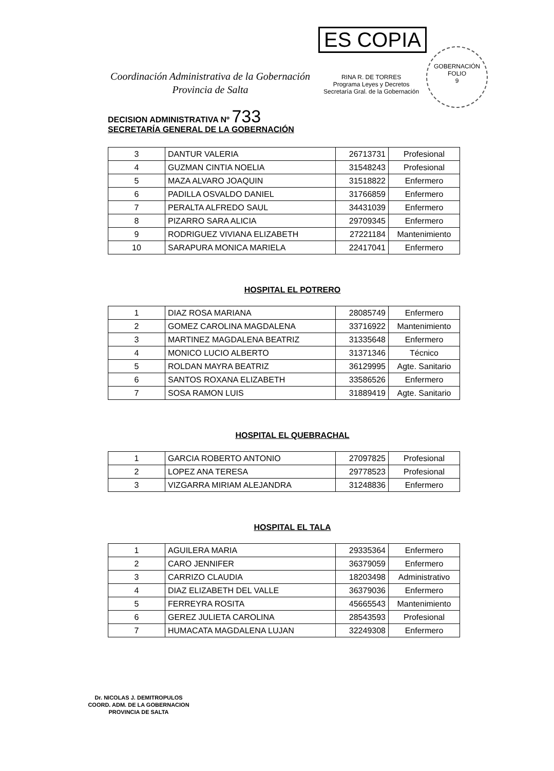ES COPIA
RINA R. DE TORRES
Programa Leyes y Decretos
Secretaría Gral. de la Gobernación
GOBERNACIÓN
FOLIO
9
Coordinación Administrativa de la Gobernación
Provincia de Salta
DECISION ADMINISTRATIVA Nº 733
SECRETARÍA GENERAL DE LA GOBERNACIÓN
| 3 | DANTUR VALERIA | 26713731 | Profesional |
| 4 | GUZMAN CINTIA NOELIA | 31548243 | Profesional |
| 5 | MAZA ALVARO JOAQUIN | 31518822 | Enfermero |
| 6 | PADILLA OSVALDO DANIEL | 31766859 | Enfermero |
| 7 | PERALTA ALFREDO SAUL | 34431039 | Enfermero |
| 8 | PIZARRO SARA ALICIA | 29709345 | Enfermero |
| 9 | RODRIGUEZ VIVIANA ELIZABETH | 27221184 | Mantenimiento |
| 10 | SARAPURA MONICA MARIELA | 22417041 | Enfermero |
HOSPITAL EL POTRERO
| 1 | DIAZ ROSA MARIANA | 28085749 | Enfermero |
| 2 | GOMEZ CAROLINA MAGDALENA | 33716922 | Mantenimiento |
| 3 | MARTINEZ MAGDALENA BEATRIZ | 31335648 | Enfermero |
| 4 | MONICO LUCIO ALBERTO | 31371346 | Técnico |
| 5 | ROLDAN MAYRA BEATRIZ | 36129995 | Agte. Sanitario |
| 6 | SANTOS ROXANA ELIZABETH | 33586526 | Enfermero |
| 7 | SOSA RAMON LUIS | 31889419 | Agte. Sanitario |
HOSPITAL EL QUEBRACHAL
| 1 | GARCIA ROBERTO ANTONIO | 27097825 | Profesional |
| 2 | LOPEZ ANA TERESA | 29778523 | Profesional |
| 3 | VIZGARRA MIRIAM ALEJANDRA | 31248836 | Enfermero |
HOSPITAL EL TALA
| 1 | AGUILERA MARIA | 29335364 | Enfermero |
| 2 | CARO JENNIFER | 36379059 | Enfermero |
| 3 | CARRIZO CLAUDIA | 18203498 | Administrativo |
| 4 | DIAZ ELIZABETH DEL VALLE | 36379036 | Enfermero |
| 5 | FERREYRA ROSITA | 45665543 | Mantenimiento |
| 6 | GEREZ JULIETA CAROLINA | 28543593 | Profesional |
| 7 | HUMACATA MAGDALENA LUJAN | 32249308 | Enfermero |
Dr. NICOLAS J. DEMITROPULOS
COORD. ADM. DE LA GOBERNACION
PROVINCIA DE SALTA